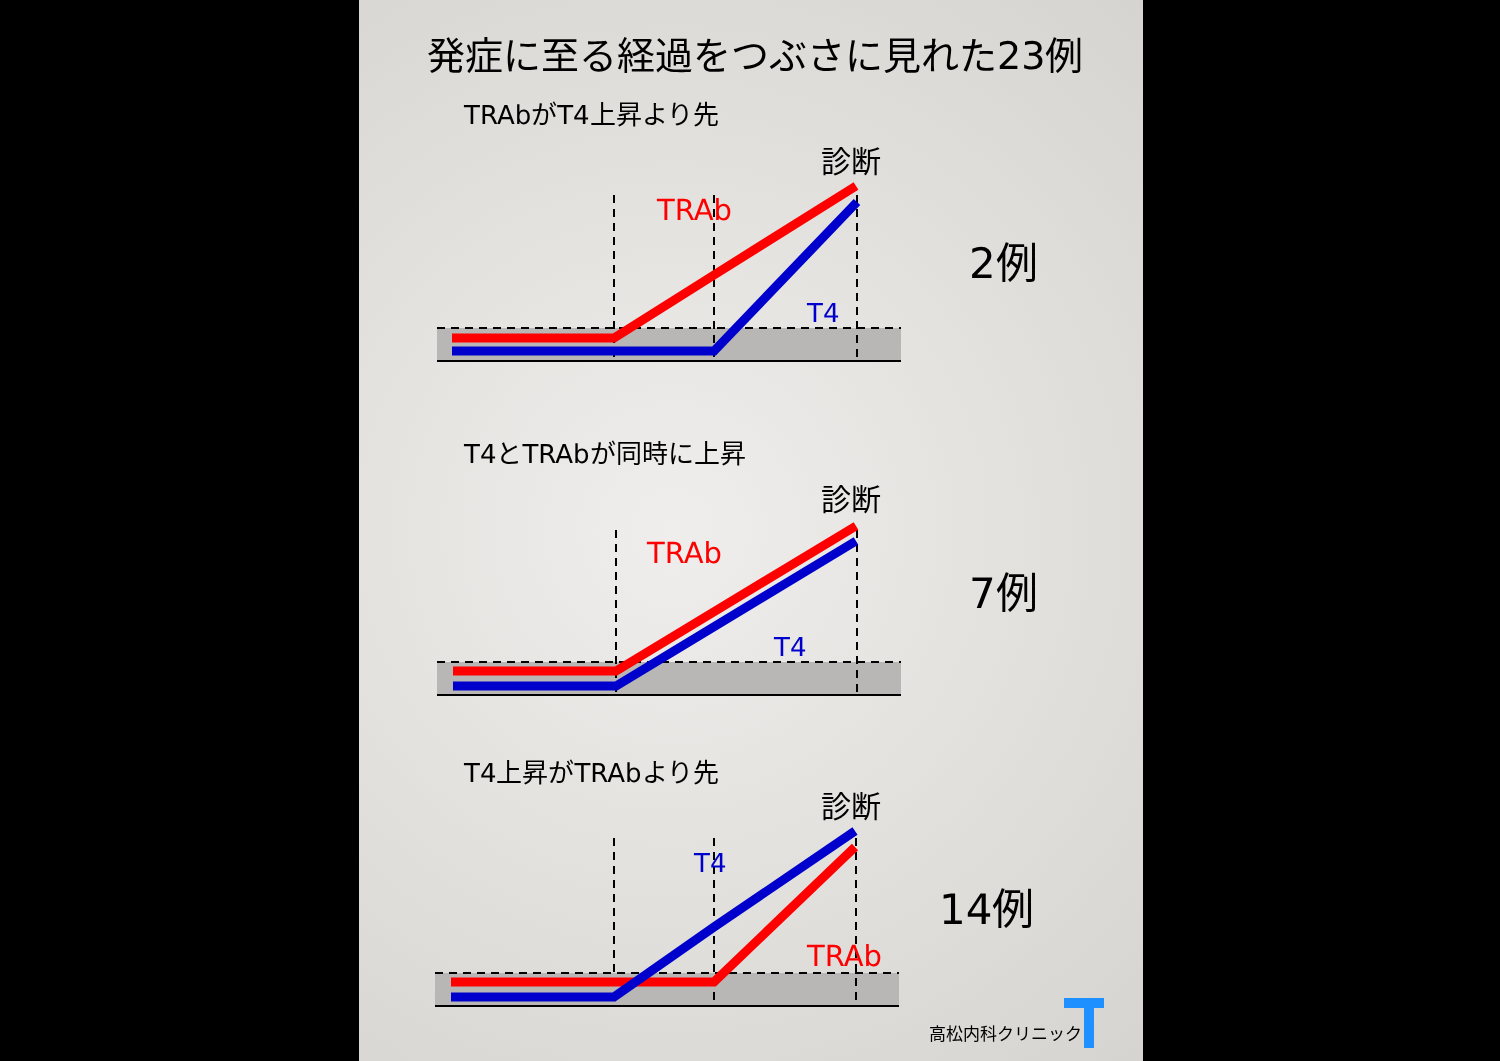発症に至る経過をつぶさに見れた23例
TRAb
T4
TRAb
T4
T4
TRAb
診断
診断
診断
TRAbがT4上昇より先
T4とTRAbが同時に上昇
T4上昇がTRAbより先
2例
7例
14例
高松内科クリニック